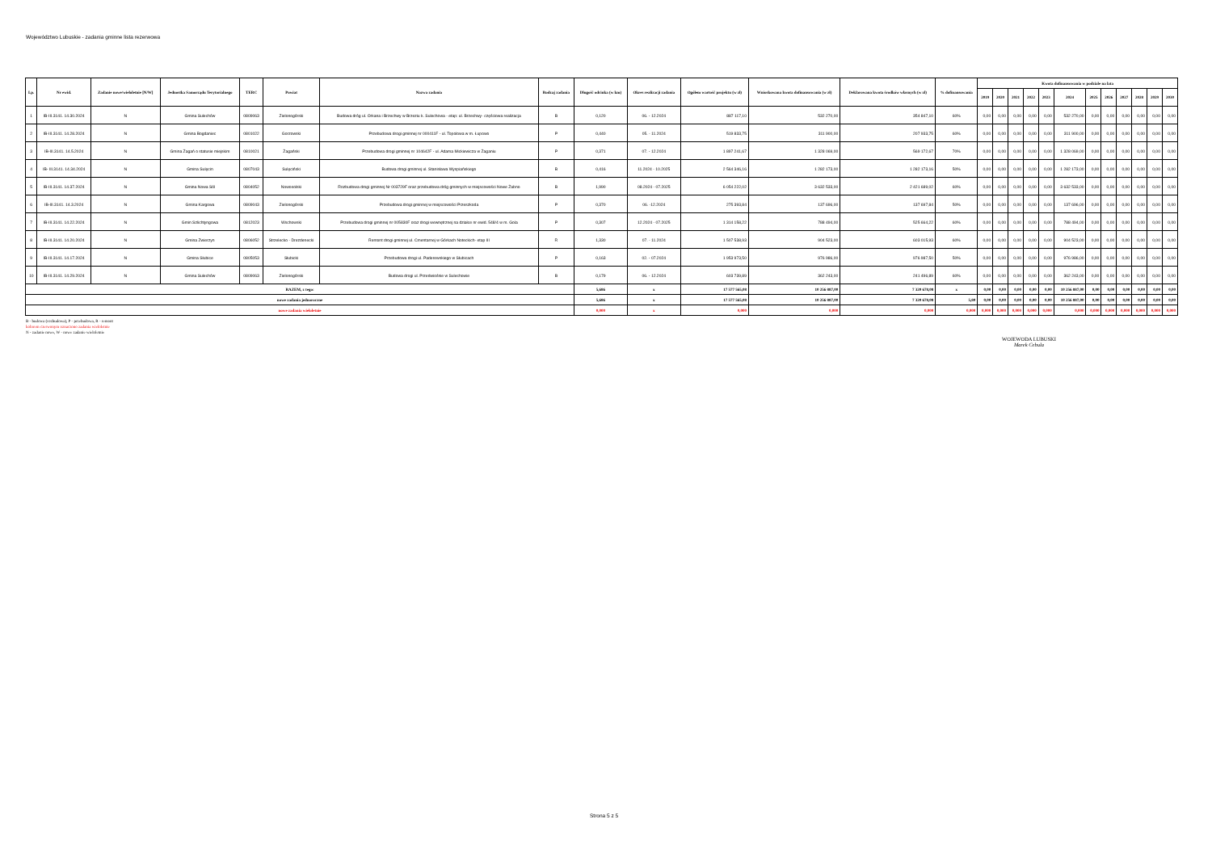Województwo Lubuskie - zadania gminne lista rezerwowa
| Lp. | Nr ewid. | Zadanie nowe/wieloletnie [N/W] | Jednostka Samorządu Terytorialnego | TERC | Powiat | Nazwa zadania | Rodzaj zadania | Długość odcinka (w km) | Okres realizacji zadania | Ogółem wartość projektu (w zł) | Wnioskowana kwota dofinansowania (w zł) | Deklarowana kwota środków własnych (w zł) | % dofinansowania | Kwota dofinansowania w podziale na lata | | | | | | | | | | | |
| --- | --- | --- | --- | --- | --- | --- | --- | --- | --- | --- | --- | --- | --- | --- | --- | --- | --- | --- | --- | --- | --- | --- | --- | --- | --- |
| | | | | | | | | | | | | | | 2019 | 2020 | 2021 | 2022 | 2023 | 2024 | 2025 | 2026 | 2027 | 2028 | 2029 | 2030 |
| 1 | IB-III.3141. 14.30.2024 | N | Gmina Sulechów | 0809063 | Zielonogórski | Budowa dróg ul. Orkana i Brzechwy w Brzeziu k. Sulechowa - etap: ul. Brzechwy- częściowa realizacja | B | 0,120 | 06. - 12.2024 | 887 117,10 | 532 270,00 | 354 847,10 | 60% | 0,00 | 0,00 | 0,00 | 0,00 | 0,00 | 532 270,00 | 0,00 | 0,00 | 0,00 | 0,00 | 0,00 | 0,00 |
| 2 | IB-III.3141. 14.28.2024 | N | Gmina Bogdaniec | 0801022 | Gorzowski | Przebudowa drogi gminnej nr 000411F - ul. Topolowa w m. Łupowo | P | 0,440 | 05. - 11.2024 | 519 833,75 | 311 900,00 | 207 933,75 | 60% | 0,00 | 0,00 | 0,00 | 0,00 | 0,00 | 311 900,00 | 0,00 | 0,00 | 0,00 | 0,00 | 0,00 | 0,00 |
| 3 | IB-III.3141. 14.5.2024 | N | Gmina Żagań o statusie miejskim | 0810021 | Żagański | Przebudowa drogi gminnej nr 104642F - ul. Adama Mickiewicza w Żaganiu | P | 0,371 | 07. - 12.2024 | 1 897 241,67 | 1 328 069,00 | 569 172,67 | 70% | 0,00 | 0,00 | 0,00 | 0,00 | 0,00 | 1 328 069,00 | 0,00 | 0,00 | 0,00 | 0,00 | 0,00 | 0,00 |
| 4 | IB- III.3141. 14.34.2024 | N | Gmina Sulęcin | 0807043 | Sulęciński | Budowa drogi gminnej ul. Stanisława Wyspiańskiego | B | 0,416 | 11.2024 - 10.2025 | 2 564 346,16 | 1 282 173,00 | 1 282 173,16 | 50% | 0,00 | 0,00 | 0,00 | 0,00 | 0,00 | 1 282 173,00 | 0,00 | 0,00 | 0,00 | 0,00 | 0,00 | 0,00 |
| 5 | IB-III.3141. 14.37.2024 | N | Gmina Nowa Sól | 0804052 | Nowosolski | Rozbudowa drogi gminnej Nr 003729F oraz przebudowa dróg gminnych w miejscowości Nowe Żabno | B | 1,990 | 08.2024 - 07.2025 | 6 054 222,02 | 3 632 533,00 | 2 421 689,02 | 60% | 0,00 | 0,00 | 0,00 | 0,00 | 0,00 | 3 632 533,00 | 0,00 | 0,00 | 0,00 | 0,00 | 0,00 | 0,00 |
| 6 | IB-III.3141. 14.3.2024 | N | Gmina Kargowa | 0809043 | Zielonogórski | Przebudowa drogi gminnej w miejscowości Przeszkoda | P | 0,370 | 06. -12.2024 | 275 393,84 | 137 696,00 | 137 697,84 | 50% | 0,00 | 0,00 | 0,00 | 0,00 | 0,00 | 137 696,00 | 0,00 | 0,00 | 0,00 | 0,00 | 0,00 | 0,00 |
| 7 | IB-III.3141. 14.22.2024 | N | Gmin Szlichtyngowa | 0812023 | Wschowski | Przebudowa drogi gminnej nr 005830F oraz drogi wewnętrznej na działce nr ewid. 548/4 w m. Gola | P | 0,307 | 12.2024 - 07.2025 | 1 314 158,22 | 788 494,00 | 525 664,22 | 60% | 0,00 | 0,00 | 0,00 | 0,00 | 0,00 | 788 494,00 | 0,00 | 0,00 | 0,00 | 0,00 | 0,00 | 0,00 |
| 8 | IB-III.3141. 14.20.2024 | N | Gmina Zwierzyn | 0806052 | Strzelecko - Drezdenecki | Remont drogi gminnej ul. Cmentarnej w Górkach Noteckich- etap III | R | 1,330 | 07. - 11.2024 | 1 507 538,93 | 904 523,00 | 603 015,93 | 60% | 0,00 | 0,00 | 0,00 | 0,00 | 0,00 | 904 523,00 | 0,00 | 0,00 | 0,00 | 0,00 | 0,00 | 0,00 |
| 9 | IB-III.3141. 14.17.2024 | N | Gmina Słubice | 0805053 | Słubicki | Przebudowa drogi ul. Paderewskiego w Słubicach | P | 0,163 | 02. - 07.2024 | 1 953 973,50 | 976 986,00 | 976 987,50 | 50% | 0,00 | 0,00 | 0,00 | 0,00 | 0,00 | 976 986,00 | 0,00 | 0,00 | 0,00 | 0,00 | 0,00 | 0,00 |
| 10 | IB-III.3141. 14.29.2024 | N | Gmina Sulechów | 0809063 | Zielonogórski | Budowa drogi ul. Przedwiośnie w Sulechowie | B | 0,179 | 06. - 12.2024 | 603 739,89 | 362 243,00 | 241 496,89 | 60% | 0,00 | 0,00 | 0,00 | 0,00 | 0,00 | 362 243,00 | 0,00 | 0,00 | 0,00 | 0,00 | 0,00 | 0,00 |
| RAZEM, z tego: | | | | | | | | 5,686 | x | 17 577 565,08 | 10 256 887,00 | 7 320 678,08 | x | 0,00 | 0,00 | 0,00 | 0,00 | 0,00 | 10 256 887,00 | 0,00 | 0,00 | 0,00 | 0,00 | 0,00 | 0,00 |
| nowe zadania jednoroczne | | | | | | | | 5,686 | x | 17 577 565,08 | 10 256 887,00 | 7 320 678,08 | 5,80 | 0,00 | 0,00 | 0,00 | 0,00 | 0,00 | 10 256 887,00 | 0,00 | 0,00 | 0,00 | 0,00 | 0,00 | 0,00 |
| nowe zadania wieloletnie | | | | | | | | 0,000 | x | 0,000 | 0,000 | 0,000 | 0,000 | 0,000 | 0,000 | 0,000 | 0,000 | 0,000 | 0,000 | 0,000 | 0,000 | 0,000 | 0,000 | 0,000 | 0,000 |
B - budowa (rozbudowa), P - przebudowa, R - remont
kolorem czerwonym oznaczono zadania wieloletnie
N - zadanie nowe, W - nowe zadanie wieloletnie
WOJEWODA LUBUSKI
Marek Cebula
Strona 5 z 5